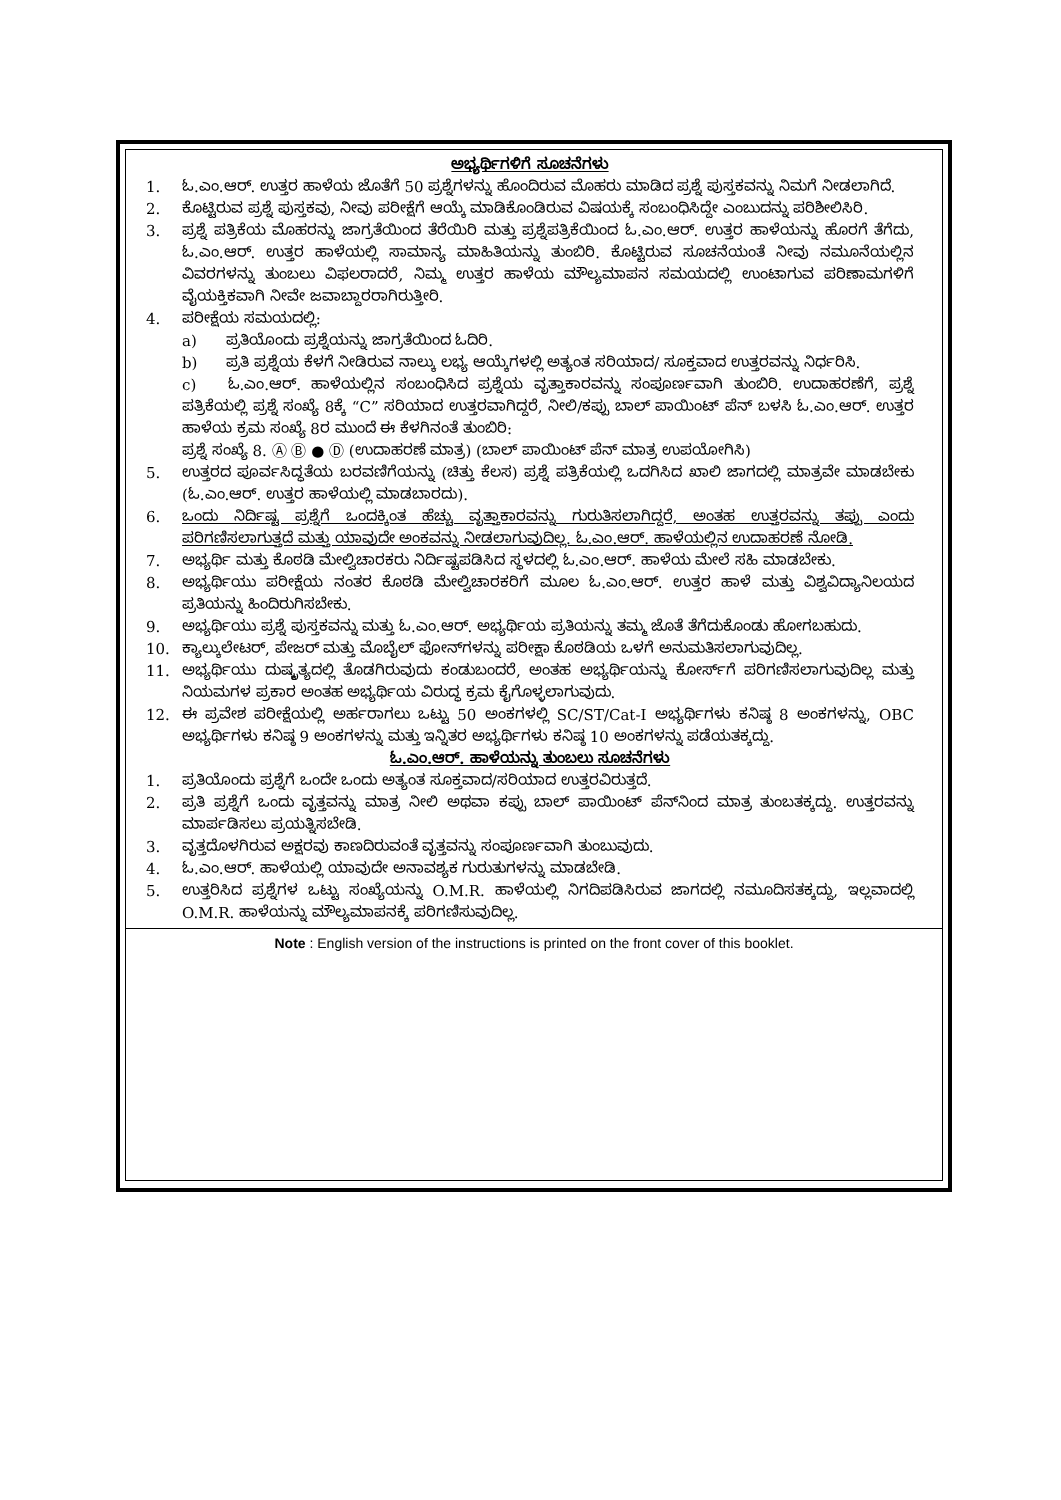ಅಭ್ಯರ್ಥಿಗಳಿಗೆ ಸೂಚನೆಗಳು
1. ಓ.ಎಂ.ಆರ್. ಉತ್ತರ ಹಾಳೆಯ ಜೊತೆಗೆ 50 ಪ್ರಶ್ನೆಗಳನ್ನು ಹೊಂದಿರುವ ಮೊಹರು ಮಾಡಿದ ಪ್ರಶ್ನೆ ಪುಸ್ತಕವನ್ನು ನಿಮಗೆ ನೀಡಲಾಗಿದೆ.
2. ಕೊಟ್ಟಿರುವ ಪ್ರಶ್ನೆ ಪುಸ್ತಕವು, ನೀವು ಪರೀಕ್ಷೆಗೆ ಆಯ್ಕೆ ಮಾಡಿಕೊಂಡಿರುವ ವಿಷಯಕ್ಕೆ ಸಂಬಂಧಿಸಿದ್ದೇ ಎಂಬುದನ್ನು ಪರಿಶೀಲಿಸಿರಿ.
3. ಪ್ರಶ್ನೆ ಪತ್ರಿಕೆಯ ಮೊಹರನ್ನು ಜಾಗ್ರತೆಯಿಂದ ತೆರೆಯಿರಿ ಮತ್ತು ಪ್ರಶ್ನೆಪತ್ರಿಕೆಯಿಂದ ಓ.ಎಂ.ಆರ್. ಉತ್ತರ ಹಾಳೆಯನ್ನು ಹೊರಗೆ ತೆಗೆದು, ಓ.ಎಂ.ಆರ್. ಉತ್ತರ ಹಾಳೆಯಲ್ಲಿ ಸಾಮಾನ್ಯ ಮಾಹಿತಿಯನ್ನು ತುಂಬಿರಿ. ಕೊಟ್ಟಿರುವ ಸೂಚನೆಯಂತೆ ನೀವು ನಮೂನೆಯಲ್ಲಿನ ವಿವರಗಳನ್ನು ತುಂಬಲು ವಿಫಲರಾದರೆ, ನಿಮ್ಮ ಉತ್ತರ ಹಾಳೆಯ ಮೌಲ್ಯಮಾಪನ ಸಮಯದಲ್ಲಿ ಉಂಟಾಗುವ ಪರಿಣಾಮಗಳಿಗೆ ವೈಯಕ್ತಿಕವಾಗಿ ನೀವೇ ಜವಾಬ್ದಾರರಾಗಿರುತ್ತೀರಿ.
4. ಪರೀಕ್ಷೆಯ ಸಮಯದಲ್ಲಿ:
a) ಪ್ರತಿಯೊಂದು ಪ್ರಶ್ನೆಯನ್ನು ಜಾಗ್ರತೆಯಿಂದ ಓದಿರಿ.
b) ಪ್ರತಿ ಪ್ರಶ್ನೆಯ ಕೆಳಗೆ ನೀಡಿರುವ ನಾಲ್ಕು ಲಭ್ಯ ಆಯ್ಕೆಗಳಲ್ಲಿ ಅತ್ಯಂತ ಸರಿಯಾದ/ ಸೂಕ್ತವಾದ ಉತ್ತರವನ್ನು ನಿರ್ಧರಿಸಿ.
c) ಓ.ಎಂ.ಆರ್. ಹಾಳೆಯಲ್ಲಿನ ಸಂಬಂಧಿಸಿದ ಪ್ರಶ್ನೆಯ ವೃತ್ತಾಕಾರವನ್ನು ಸಂಪೂರ್ಣವಾಗಿ ತುಂಬಿರಿ. ಉದಾಹರಣೆಗೆ, ಪ್ರಶ್ನೆ ಪತ್ರಿಕೆಯಲ್ಲಿ ಪ್ರಶ್ನೆ ಸಂಖ್ಯೆ 8ಕ್ಕೆ “C” ಸರಿಯಾದ ಉತ್ತರವಾಗಿದ್ದರೆ, ನೀಲಿ/ಕಪ್ಪು ಬಾಲ್ ಪಾಯಿಂಟ್ ಪೆನ್ ಬಳಸಿ ಓ.ಎಂ.ಆರ್. ಉತ್ತರ ಹಾಳೆಯ ಕ್ರಮ ಸಂಖ್ಯೆ 8ರ ಮುಂದೆ ಈ ಕೆಳಗಿನಂತೆ ತುಂಬಿರಿ:
ಪ್ರಶ್ನೆ ಸಂಖ್ಯೆ 8. Ⓐ Ⓑ ● Ⓓ (ಉದಾಹರಣೆ ಮಾತ್ರ) (ಬಾಲ್ ಪಾಯಿಂಟ್ ಪೆನ್ ಮಾತ್ರ ಉಪಯೋಗಿಸಿ)
5. ಉತ್ತರದ ಪೂರ್ವಸಿದ್ಧತೆಯ ಬರವಣಿಗೆಯನ್ನು (ಚಿತ್ತು ಕೆಲಸ) ಪ್ರಶ್ನೆ ಪತ್ರಿಕೆಯಲ್ಲಿ ಒದಗಿಸಿದ ಖಾಲಿ ಜಾಗದಲ್ಲಿ ಮಾತ್ರವೇ ಮಾಡಬೇಕು (ಓ.ಎಂ.ಆರ್. ಉತ್ತರ ಹಾಳೆಯಲ್ಲಿ ಮಾಡಬಾರದು).
6. ಒಂದು ನಿರ್ದಿಷ್ಟ ಪ್ರಶ್ನೆಗೆ ಒಂದಕ್ಕಿಂತ ಹೆಚ್ಚು ವೃತ್ತಾಕಾರವನ್ನು ಗುರುತಿಸಲಾಗಿದ್ದರೆ, ಅಂತಹ ಉತ್ತರವನ್ನು ತಪ್ಪು ಎಂದು ಪರಿಗಣಿಸಲಾಗುತ್ತದೆ ಮತ್ತು ಯಾವುದೇ ಅಂಕವನ್ನು ನೀಡಲಾಗುವುದಿಲ್ಲ. ಓ.ಎಂ.ಆರ್. ಹಾಳೆಯಲ್ಲಿನ ಉದಾಹರಣೆ ನೋಡಿ.
7. ಅಭ್ಯರ್ಥಿ ಮತ್ತು ಕೊಠಡಿ ಮೇಲ್ವಿಚಾರಕರು ನಿರ್ದಿಷ್ಟಪಡಿಸಿದ ಸ್ಥಳದಲ್ಲಿ ಓ.ಎಂ.ಆರ್. ಹಾಳೆಯ ಮೇಲೆ ಸಹಿ ಮಾಡಬೇಕು.
8. ಅಭ್ಯರ್ಥಿಯು ಪರೀಕ್ಷೆಯ ನಂತರ ಕೊಠಡಿ ಮೇಲ್ವಿಚಾರಕರಿಗೆ ಮೂಲ ಓ.ಎಂ.ಆರ್. ಉತ್ತರ ಹಾಳೆ ಮತ್ತು ವಿಶ್ವವಿದ್ಯಾನಿಲಯದ ಪ್ರತಿಯನ್ನು ಹಿಂದಿರುಗಿಸಬೇಕು.
9. ಅಭ್ಯರ್ಥಿಯು ಪ್ರಶ್ನೆ ಪುಸ್ತಕವನ್ನು ಮತ್ತು ಓ.ಎಂ.ಆರ್. ಅಭ್ಯರ್ಥಿಯ ಪ್ರತಿಯನ್ನು ತಮ್ಮ ಜೊತೆ ತೆಗೆದುಕೊಂಡು ಹೋಗಬಹುದು.
10. ಕ್ಯಾಲ್ಕುಲೇಟರ್, ಪೇಜರ್ ಮತ್ತು ಮೊಬೈಲ್ ಫೋನ್‌ಗಳನ್ನು ಪರೀಕ್ಷಾ ಕೊಠಡಿಯ ಒಳಗೆ ಅನುಮತಿಸಲಾಗುವುದಿಲ್ಲ.
11. ಅಭ್ಯರ್ಥಿಯು ದುಷ್ಕೃತ್ಯದಲ್ಲಿ ತೊಡಗಿರುವುದು ಕಂಡುಬಂದರೆ, ಅಂತಹ ಅಭ್ಯರ್ಥಿಯನ್ನು ಕೋರ್ಸ್‌ಗೆ ಪರಿಗಣಿಸಲಾಗುವುದಿಲ್ಲ ಮತ್ತು ನಿಯಮಗಳ ಪ್ರಕಾರ ಅಂತಹ ಅಭ್ಯರ್ಥಿಯ ವಿರುದ್ಧ ಕ್ರಮ ಕೈಗೊಳ್ಳಲಾಗುವುದು.
12. ಈ ಪ್ರವೇಶ ಪರೀಕ್ಷೆಯಲ್ಲಿ ಅರ್ಹರಾಗಲು ಒಟ್ಟು 50 ಅಂಕಗಳಲ್ಲಿ SC/ST/Cat-I ಅಭ್ಯರ್ಥಿಗಳು ಕನಿಷ್ಠ 8 ಅಂಕಗಳನ್ನು, OBC ಅಭ್ಯರ್ಥಿಗಳು ಕನಿಷ್ಠ 9 ಅಂಕಗಳನ್ನು ಮತ್ತು ಇನ್ನಿತರ ಅಭ್ಯರ್ಥಿಗಳು ಕನಿಷ್ಠ 10 ಅಂಕಗಳನ್ನು ಪಡೆಯತಕ್ಕದ್ದು.
ಓ.ಎಂ.ಆರ್. ಹಾಳೆಯನ್ನು ತುಂಬಲು ಸೂಚನೆಗಳು
1. ಪ್ರತಿಯೊಂದು ಪ್ರಶ್ನೆಗೆ ಒಂದೇ ಒಂದು ಅತ್ಯಂತ ಸೂಕ್ತವಾದ/ಸರಿಯಾದ ಉತ್ತರವಿರುತ್ತದೆ.
2. ಪ್ರತಿ ಪ್ರಶ್ನೆಗೆ ಒಂದು ವೃತ್ತವನ್ನು ಮಾತ್ರ ನೀಲಿ ಅಥವಾ ಕಪ್ಪು ಬಾಲ್ ಪಾಯಿಂಟ್ ಪೆನ್‌ನಿಂದ ಮಾತ್ರ ತುಂಬತಕ್ಕದ್ದು. ಉತ್ತರವನ್ನು ಮಾರ್ಪಡಿಸಲು ಪ್ರಯತ್ನಿಸಬೇಡಿ.
3. ವೃತ್ತದೊಳಗಿರುವ ಅಕ್ಷರವು ಕಾಣದಿರುವಂತೆ ವೃತ್ತವನ್ನು ಸಂಪೂರ್ಣವಾಗಿ ತುಂಬುವುದು.
4. ಓ.ಎಂ.ಆರ್. ಹಾಳೆಯಲ್ಲಿ ಯಾವುದೇ ಅನಾವಶ್ಯಕ ಗುರುತುಗಳನ್ನು ಮಾಡಬೇಡಿ.
5. ಉತ್ತರಿಸಿದ ಪ್ರಶ್ನೆಗಳ ಒಟ್ಟು ಸಂಖ್ಯೆಯನ್ನು O.M.R. ಹಾಳೆಯಲ್ಲಿ ನಿಗದಿಪಡಿಸಿರುವ ಜಾಗದಲ್ಲಿ ನಮೂದಿಸತಕ್ಕದ್ದು, ಇಲ್ಲವಾದಲ್ಲಿ O.M.R. ಹಾಳೆಯನ್ನು ಮೌಲ್ಯಮಾಪನಕ್ಕೆ ಪರಿಗಣಿಸುವುದಿಲ್ಲ.
Note : English version of the instructions is printed on the front cover of this booklet.